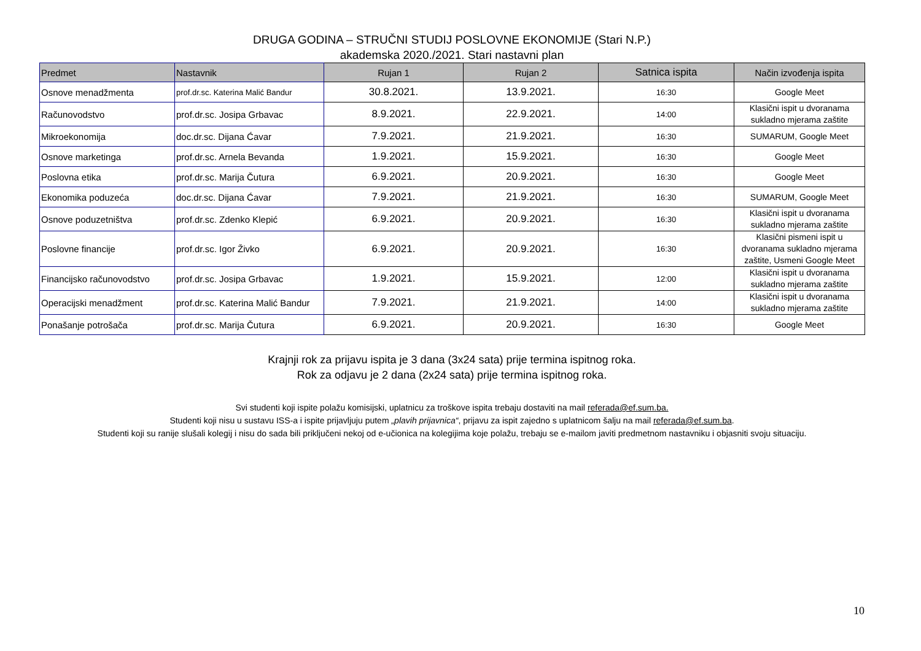DRUGA GODINA – STRUČNI STUDIJ POSLOVNE EKONOMIJE (Stari N.P.)
akademska 2020./2021. Stari nastavni plan
| Predmet | Nastavnik | Rujan 1 | Rujan 2 | Satnica ispita | Način izvođenja ispita |
| --- | --- | --- | --- | --- | --- |
| Osnove menadžmenta | prof.dr.sc. Katerina Malić Bandur | 30.8.2021. | 13.9.2021. | 16:30 | Google Meet |
| Računovodstvo | prof.dr.sc. Josipa Grbavac | 8.9.2021. | 22.9.2021. | 14:00 | Klasični ispit u dvoranama sukladno mjerama zaštite |
| Mikroekonomija | doc.dr.sc. Dijana Ćavar | 7.9.2021. | 21.9.2021. | 16:30 | SUMARUM, Google Meet |
| Osnove marketinga | prof.dr.sc. Arnela Bevanda | 1.9.2021. | 15.9.2021. | 16:30 | Google Meet |
| Poslovna etika | prof.dr.sc. Marija Čutura | 6.9.2021. | 20.9.2021. | 16:30 | Google Meet |
| Ekonomika poduzeća | doc.dr.sc. Dijana Ćavar | 7.9.2021. | 21.9.2021. | 16:30 | SUMARUM, Google Meet |
| Osnove poduzetništva | prof.dr.sc. Zdenko Klepić | 6.9.2021. | 20.9.2021. | 16:30 | Klasični ispit u dvoranama sukladno mjerama zaštite |
| Poslovne financije | prof.dr.sc. Igor Živko | 6.9.2021. | 20.9.2021. | 16:30 | Klasični pismeni ispit u dvoranama sukladno mjerama zaštite, Usmeni Google Meet |
| Financijsko računovodstvo | prof.dr.sc. Josipa Grbavac | 1.9.2021. | 15.9.2021. | 12:00 | Klasični ispit u dvoranama sukladno mjerama zaštite |
| Operacijski menadžment | prof.dr.sc. Katerina Malić Bandur | 7.9.2021. | 21.9.2021. | 14:00 | Klasični ispit u dvoranama sukladno mjerama zaštite |
| Ponašanje potrošača | prof.dr.sc. Marija Čutura | 6.9.2021. | 20.9.2021. | 16:30 | Google Meet |
Krajnji rok za prijavu ispita je 3 dana (3x24 sata) prije termina ispitnog roka.
Rok za odjavu je 2 dana (2x24 sata) prije termina ispitnog roka.
Svi studenti koji ispite polažu komisijski, uplatnicu za troškove ispita trebaju dostaviti na mail referada@ef.sum.ba.
Studenti koji nisu u sustavu ISS-a i ispite prijavljuju putem „plavih prijavnica“, prijavu za ispit zajedno s uplatnicom šalju na mail referada@ef.sum.ba.
Studenti koji su ranije slušali kolegij i nisu do sada bili priključeni nekoj od e-učionica na kolegijima koje polažu, trebaju se e-mailom javiti predmetnom nastavniku i objasniti svoju situaciju.
10